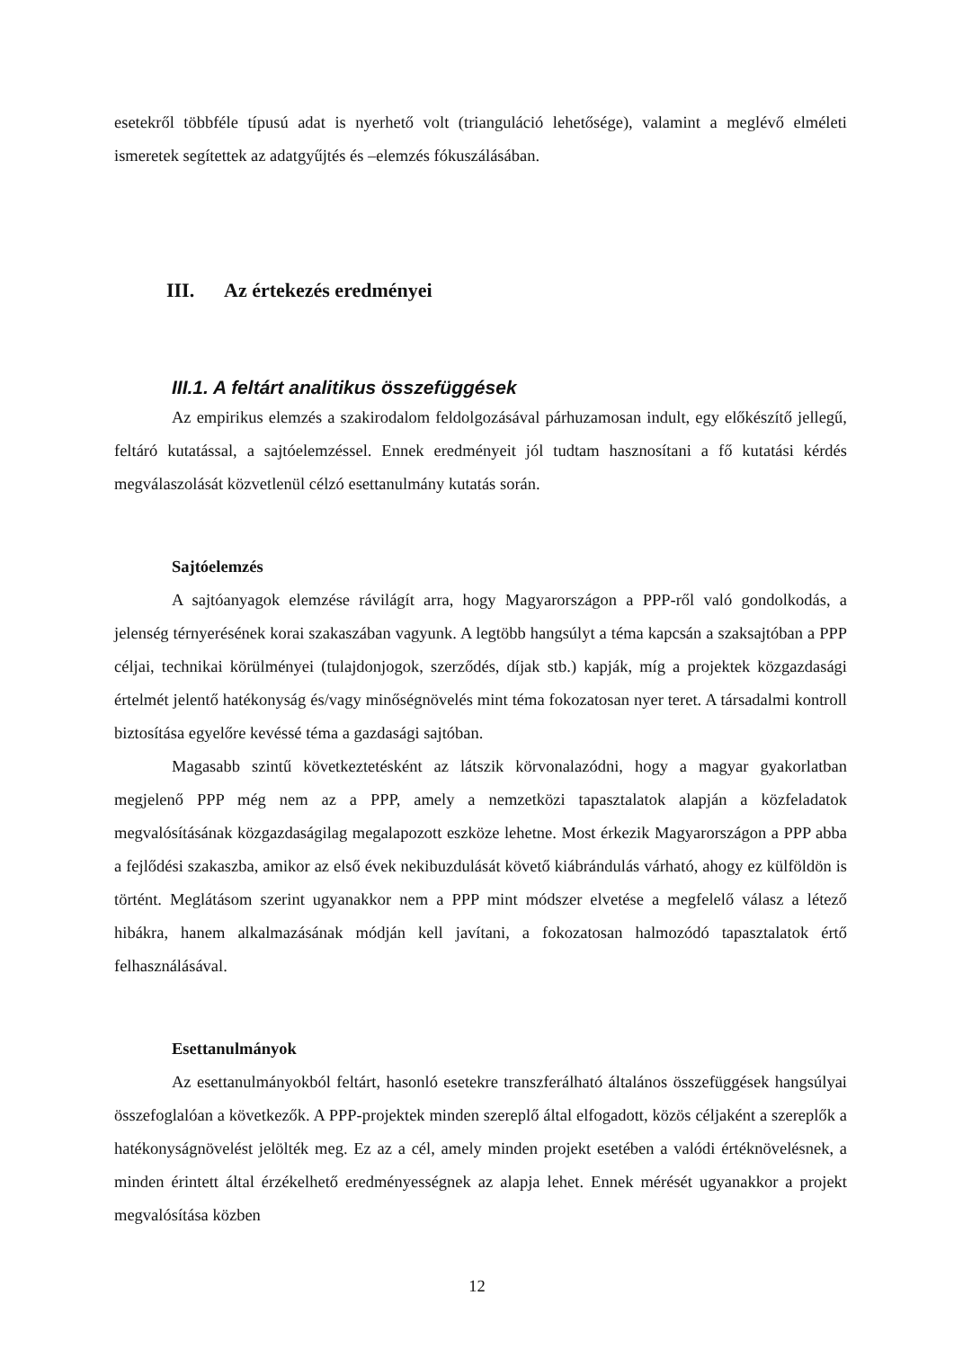esetekről többféle típusú adat is nyerhető volt (trianguláció lehetősége), valamint a meglévő elméleti ismeretek segítettek az adatgyűjtés és –elemzés fókuszálásában.
III. Az értekezés eredményei
III.1. A feltárt analitikus összefüggések
Az empirikus elemzés a szakirodalom feldolgozásával párhuzamosan indult, egy előkészítő jellegű, feltáró kutatással, a sajtóelemzéssel. Ennek eredményeit jól tudtam hasznosítani a fő kutatási kérdés megválaszolását közvetlenül célzó esettanulmány kutatás során.
Sajtóelemzés
A sajtóanyagok elemzése rávilágít arra, hogy Magyarországon a PPP-ről való gondolkodás, a jelenség térnyerésének korai szakaszában vagyunk. A legtöbb hangsúlyt a téma kapcsán a szaksajtóban a PPP céljai, technikai körülményei (tulajdonjogok, szerződés, díjak stb.) kapják, míg a projektek közgazdasági értelmét jelentő hatékonyság és/vagy minőségnövelés mint téma fokozatosan nyer teret. A társadalmi kontroll biztosítása egyelőre kevéssé téma a gazdasági sajtóban.
Magasabb szintű következtetésként az látszik körvonalazódni, hogy a magyar gyakorlatban megjelenő PPP még nem az a PPP, amely a nemzetközi tapasztalatok alapján a közfeladatok megvalósításának közgazdaságilag megalapozott eszköze lehetne. Most érkezik Magyarországon a PPP abba a fejlődési szakaszba, amikor az első évek nekibuzdulását követő kiábrándulás várható, ahogy ez külföldön is történt. Meglátásom szerint ugyanakkor nem a PPP mint módszer elvetése a megfelelő válasz a létező hibákra, hanem alkalmazásának módján kell javítani, a fokozatosan halmozódó tapasztalatok értő felhasználásával.
Esettanulmányok
Az esettanulmányokból feltárt, hasonló esetekre transzferálható általános összefüggések hangsúlyai összefoglalóan a következők. A PPP-projektek minden szereplő által elfogadott, közös céljaként a szereplők a hatékonyságnövelést jelölték meg. Ez az a cél, amely minden projekt esetében a valódi értéknövelésnek, a minden érintett által érzékelhető eredményességnek az alapja lehet. Ennek mérését ugyanakkor a projekt megvalósítása közben
12